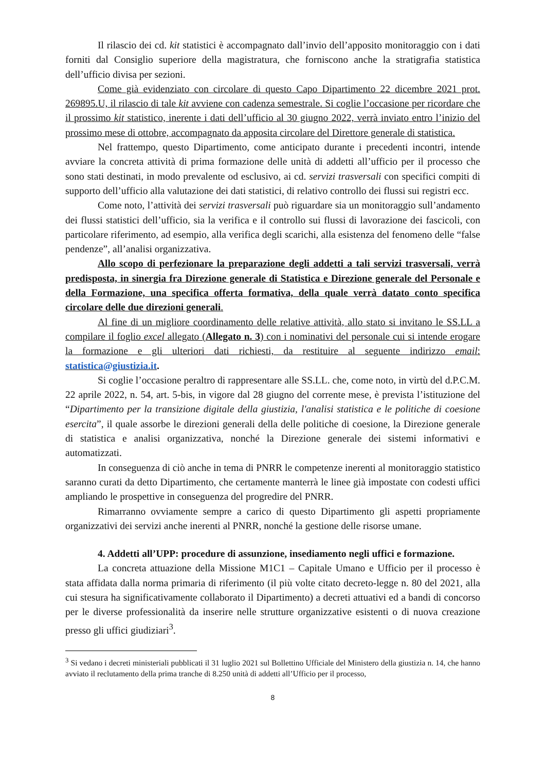Il rilascio dei cd. kit statistici è accompagnato dall’invio dell’apposito monitoraggio con i dati forniti dal Consiglio superiore della magistratura, che forniscono anche la stratigrafia statistica dell’ufficio divisa per sezioni.
Come già evidenziato con circolare di questo Capo Dipartimento 22 dicembre 2021 prot. 269895.U, il rilascio di tale kit avviene con cadenza semestrale. Si coglie l’occasione per ricordare che il prossimo kit statistico, inerente i dati dell’ufficio al 30 giugno 2022, verrà inviato entro l’inizio del prossimo mese di ottobre, accompagnato da apposita circolare del Direttore generale di statistica.
Nel frattempo, questo Dipartimento, come anticipato durante i precedenti incontri, intende avviare la concreta attività di prima formazione delle unità di addetti all’ufficio per il processo che sono stati destinati, in modo prevalente od esclusivo, ai cd. servizi trasversali con specifici compiti di supporto dell’ufficio alla valutazione dei dati statistici, di relativo controllo dei flussi sui registri ecc.
Come noto, l’attività dei servizi trasversali può riguardare sia un monitoraggio sull’andamento dei flussi statistici dell’ufficio, sia la verifica e il controllo sui flussi di lavorazione dei fascicoli, con particolare riferimento, ad esempio, alla verifica degli scarichi, alla esistenza del fenomeno delle “false pendenze”, all’analisi organizzativa.
Allo scopo di perfezionare la preparazione degli addetti a tali servizi trasversali, verrà predisposta, in sinergia fra Direzione generale di Statistica e Direzione generale del Personale e della Formazione, una specifica offerta formativa, della quale verrà datato conto specifica circolare delle due direzioni generali.
Al fine di un migliore coordinamento delle relative attività, allo stato si invitano le SS.LL a compilare il foglio excel allegato (Allegato n. 3) con i nominativi del personale cui si intende erogare la formazione e gli ulteriori dati richiesti, da restituire al seguente indirizzo email: statistica@giustizia.it.
Si coglie l’occasione peraltro di rappresentare alle SS.LL. che, come noto, in virtù del d.P.C.M. 22 aprile 2022, n. 54, art. 5-bis, in vigore dal 28 giugno del corrente mese, è prevista l’istituzione del “Dipartimento per la transizione digitale della giustizia, l'analisi statistica e le politiche di coesione esercita”, il quale assorbe le direzioni generali della delle politiche di coesione, la Direzione generale di statistica e analisi organizzativa, nonché la Direzione generale dei sistemi informativi e automatizzati.
In conseguenza di ciò anche in tema di PNRR le competenze inerenti al monitoraggio statistico saranno curati da detto Dipartimento, che certamente manterrà le linee già impostate con codesti uffici ampliando le prospettive in conseguenza del progredire del PNRR.
Rimarranno ovviamente sempre a carico di questo Dipartimento gli aspetti propriamente organizzativi dei servizi anche inerenti al PNRR, nonché la gestione delle risorse umane.
4. Addetti all’UPP: procedure di assunzione, insediamento negli uffici e formazione.
La concreta attuazione della Missione M1C1 – Capitale Umano e Ufficio per il processo è stata affidata dalla norma primaria di riferimento (il più volte citato decreto-legge n. 80 del 2021, alla cui stesura ha significativamente collaborato il Dipartimento) a decreti attuativi ed a bandi di concorso per le diverse professionalità da inserire nelle strutture organizzative esistenti o di nuova creazione presso gli uffici giudiziari<sup>3</sup>.
<sup>3</sup> Si vedano i decreti ministeriali pubblicati il 31 luglio 2021 sul Bollettino Ufficiale del Ministero della giustizia n. 14, che hanno avviato il reclutamento della prima tranche di 8.250 unità di addetti all’Ufficio per il processo,
8